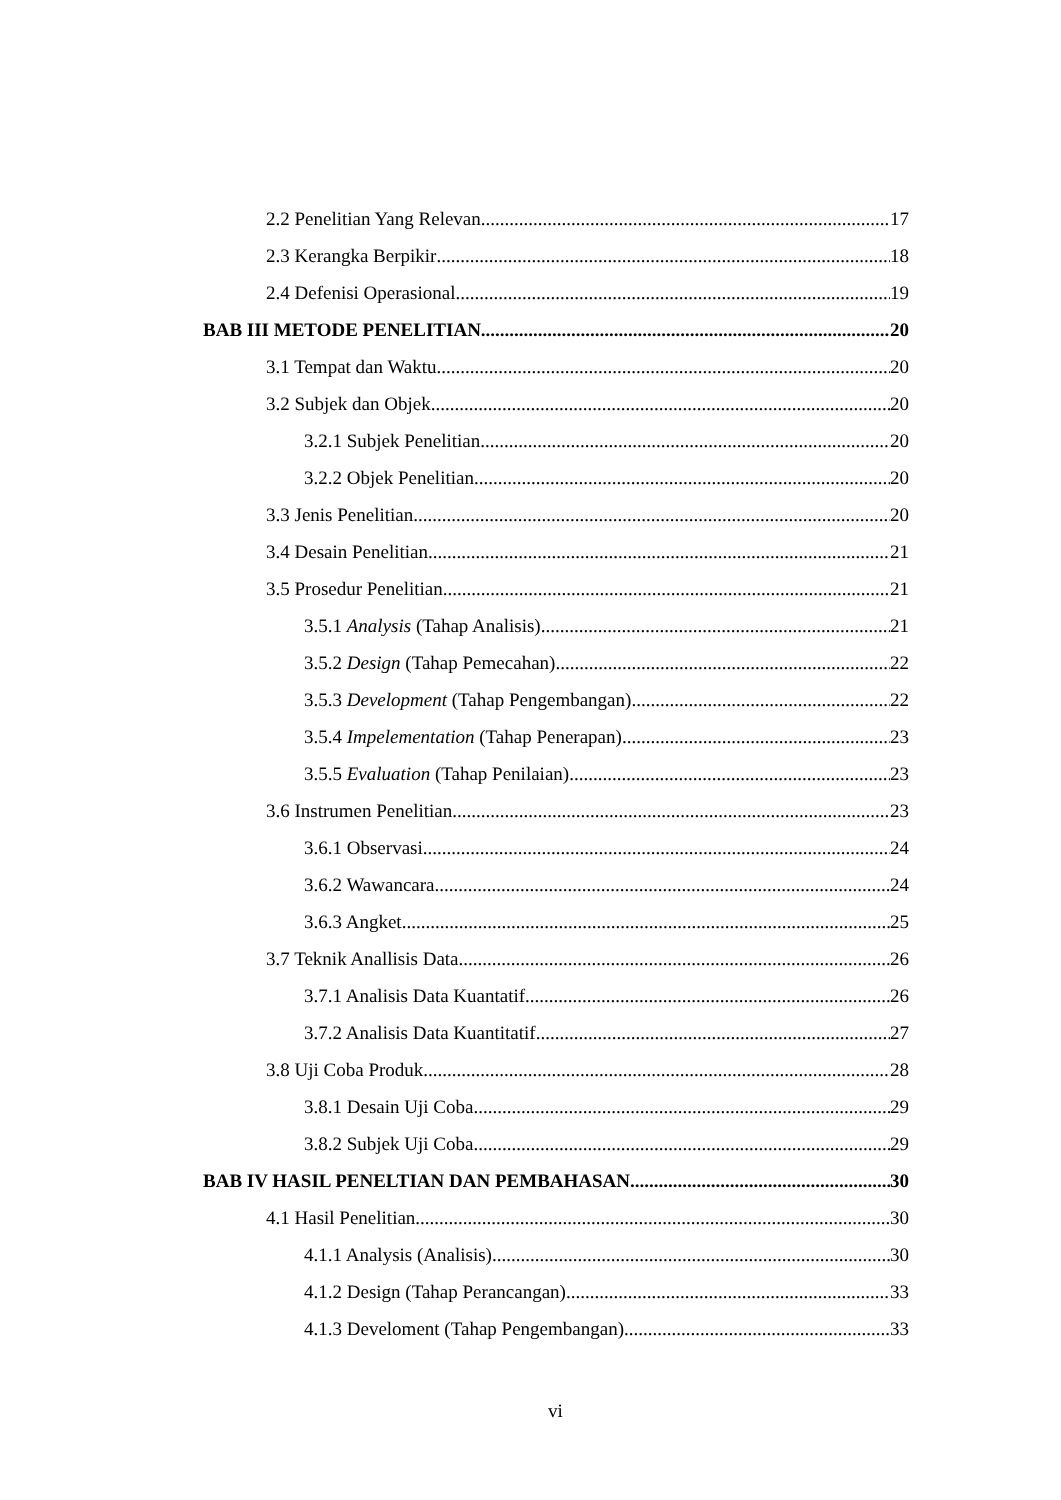2.2 Penelitian Yang Relevan 17
2.3 Kerangka Berpikir 18
2.4 Defenisi Operasional 19
BAB III METODE PENELITIAN 20
3.1 Tempat dan Waktu 20
3.2 Subjek dan Objek 20
3.2.1 Subjek Penelitian 20
3.2.2 Objek Penelitian 20
3.3 Jenis Penelitian 20
3.4 Desain Penelitian 21
3.5 Prosedur Penelitian 21
3.5.1 Analysis (Tahap Analisis) 21
3.5.2 Design (Tahap Pemecahan) 22
3.5.3 Development (Tahap Pengembangan) 22
3.5.4 Impelementation (Tahap Penerapan) 23
3.5.5 Evaluation (Tahap Penilaian) 23
3.6 Instrumen Penelitian 23
3.6.1 Observasi 24
3.6.2 Wawancara 24
3.6.3 Angket 25
3.7 Teknik Anallisis Data 26
3.7.1 Analisis Data Kuantatif 26
3.7.2 Analisis Data Kuantitatif 27
3.8 Uji Coba Produk 28
3.8.1 Desain Uji Coba 29
3.8.2 Subjek Uji Coba 29
BAB IV HASIL PENELTIAN DAN PEMBAHASAN 30
4.1 Hasil Penelitian 30
4.1.1 Analysis (Analisis) 30
4.1.2 Design (Tahap Perancangan) 33
4.1.3 Develoment (Tahap Pengembangan) 33
vi